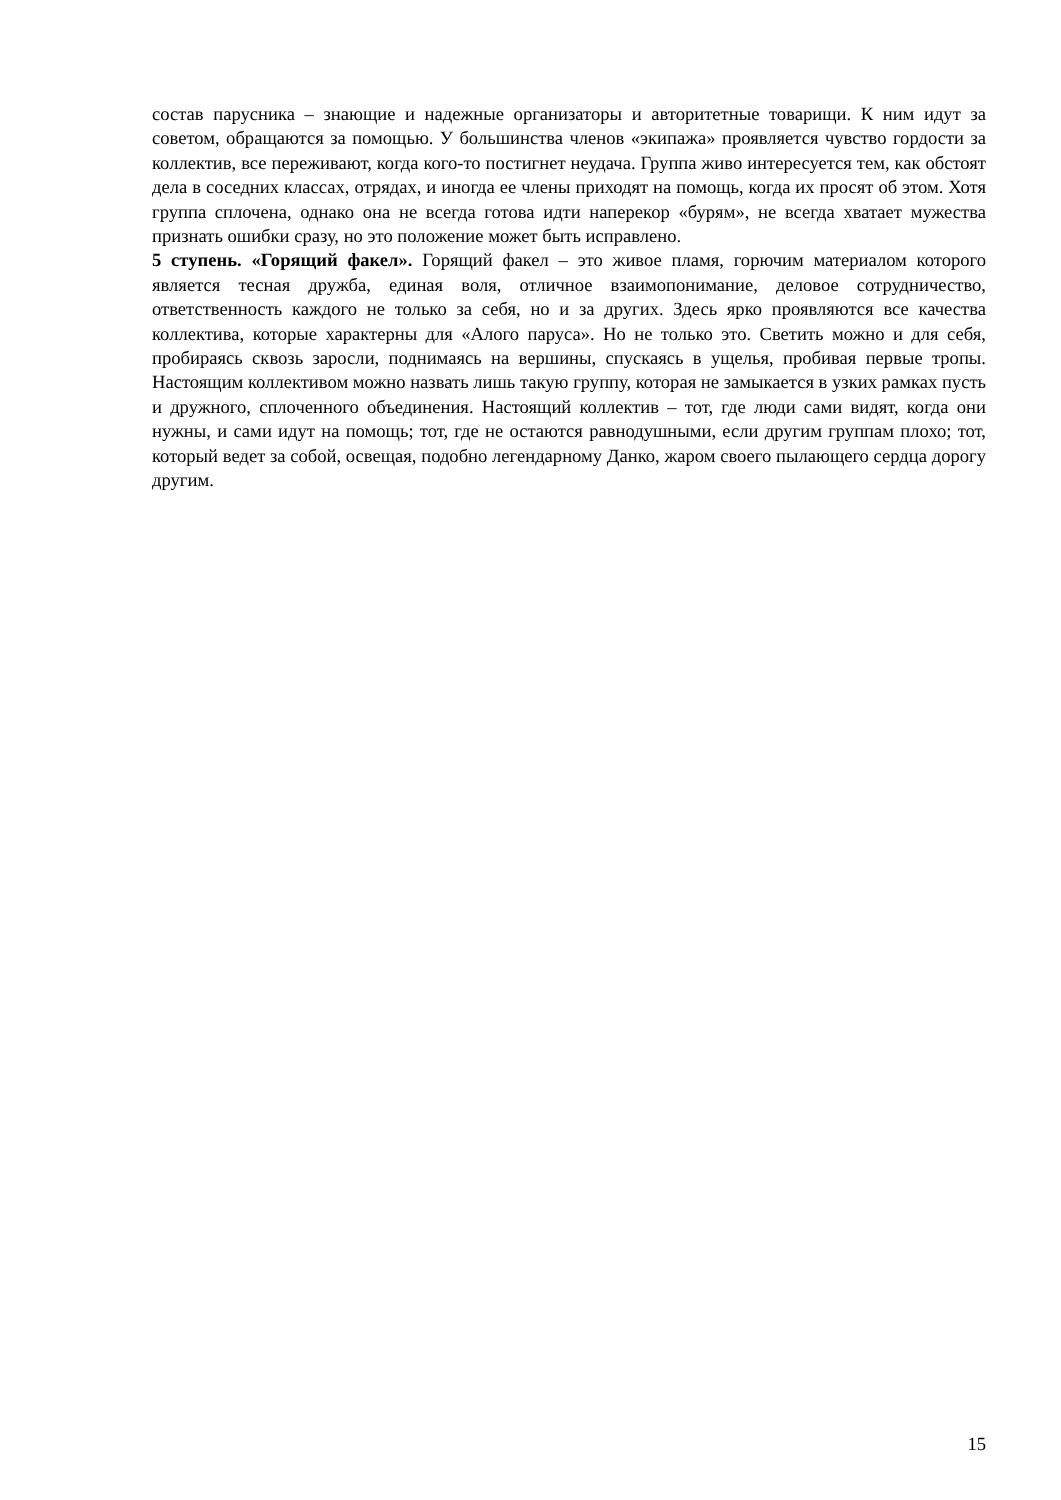состав парусника – знающие и надежные организаторы и авторитетные товарищи. К ним идут за советом, обращаются за помощью. У большинства членов «экипажа» проявляется чувство гордости за коллектив, все переживают, когда кого-то постигнет неудача. Группа живо интересуется тем, как обстоят дела в соседних классах, отрядах, и иногда ее члены приходят на помощь, когда их просят об этом. Хотя группа сплочена, однако она не всегда готова идти наперекор «бурям», не всегда хватает мужества признать ошибки сразу, но это положение может быть исправлено.
5 ступень. «Горящий факел». Горящий факел – это живое пламя, горючим материалом которого является тесная дружба, единая воля, отличное взаимопонимание, деловое сотрудничество, ответственность каждого не только за себя, но и за других. Здесь ярко проявляются все качества коллектива, которые характерны для «Алого паруса». Но не только это. Светить можно и для себя, пробираясь сквозь заросли, поднимаясь на вершины, спускаясь в ущелья, пробивая первые тропы. Настоящим коллективом можно назвать лишь такую группу, которая не замыкается в узких рамках пусть и дружного, сплоченного объединения. Настоящий коллектив – тот, где люди сами видят, когда они нужны, и сами идут на помощь; тот, где не остаются равнодушными, если другим группам плохо; тот, который ведет за собой, освещая, подобно легендарному Данко, жаром своего пылающего сердца дорогу другим.
15